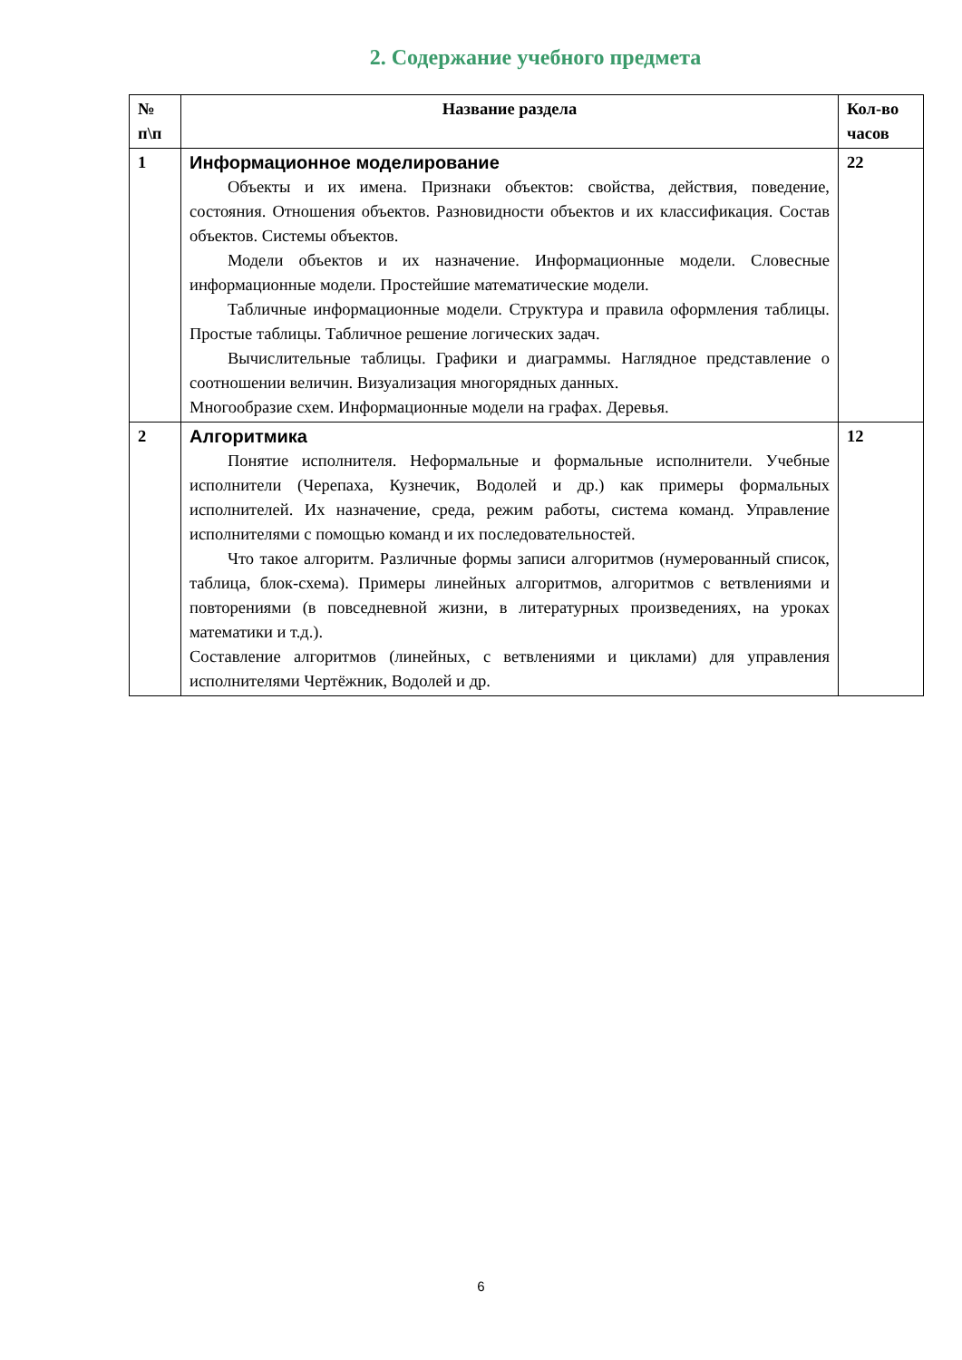2. Содержание учебного предмета
| № п\п | Название раздела | Кол-во часов |
| --- | --- | --- |
| 1 | Информационное моделирование Объекты и их имена. Признаки объектов: свойства, действия, поведение, состояния. Отношения объектов. Разновидности объектов и их классификация. Состав объектов. Системы объектов. Модели объектов и их назначение. Информационные модели. Словесные информационные модели. Простейшие математические модели. Табличные информационные модели. Структура и правила оформления таблицы. Простые таблицы. Табличное решение логических задач. Вычислительные таблицы. Графики и диаграммы. Наглядное представление о соотношении величин. Визуализация многорядных данных. Многообразие схем. Информационные модели на графах. Деревья. | 22 |
| 2 | Алгоритмика Понятие исполнителя. Неформальные и формальные исполнители. Учебные исполнители (Черепаха, Кузнечик, Водолей и др.) как примеры формальных исполнителей. Их назначение, среда, режим работы, система команд. Управление исполнителями с помощью команд и их последовательностей. Что такое алгоритм. Различные формы записи алгоритмов (нумерованный список, таблица, блок-схема). Примеры линейных алгоритмов, алгоритмов с ветвлениями и повторениями (в повседневной жизни, в литературных произведениях, на уроках математики и т.д.). Составление алгоритмов (линейных, с ветвлениями и циклами) для управления исполнителями Чертёжник, Водолей и др. | 12 |
6